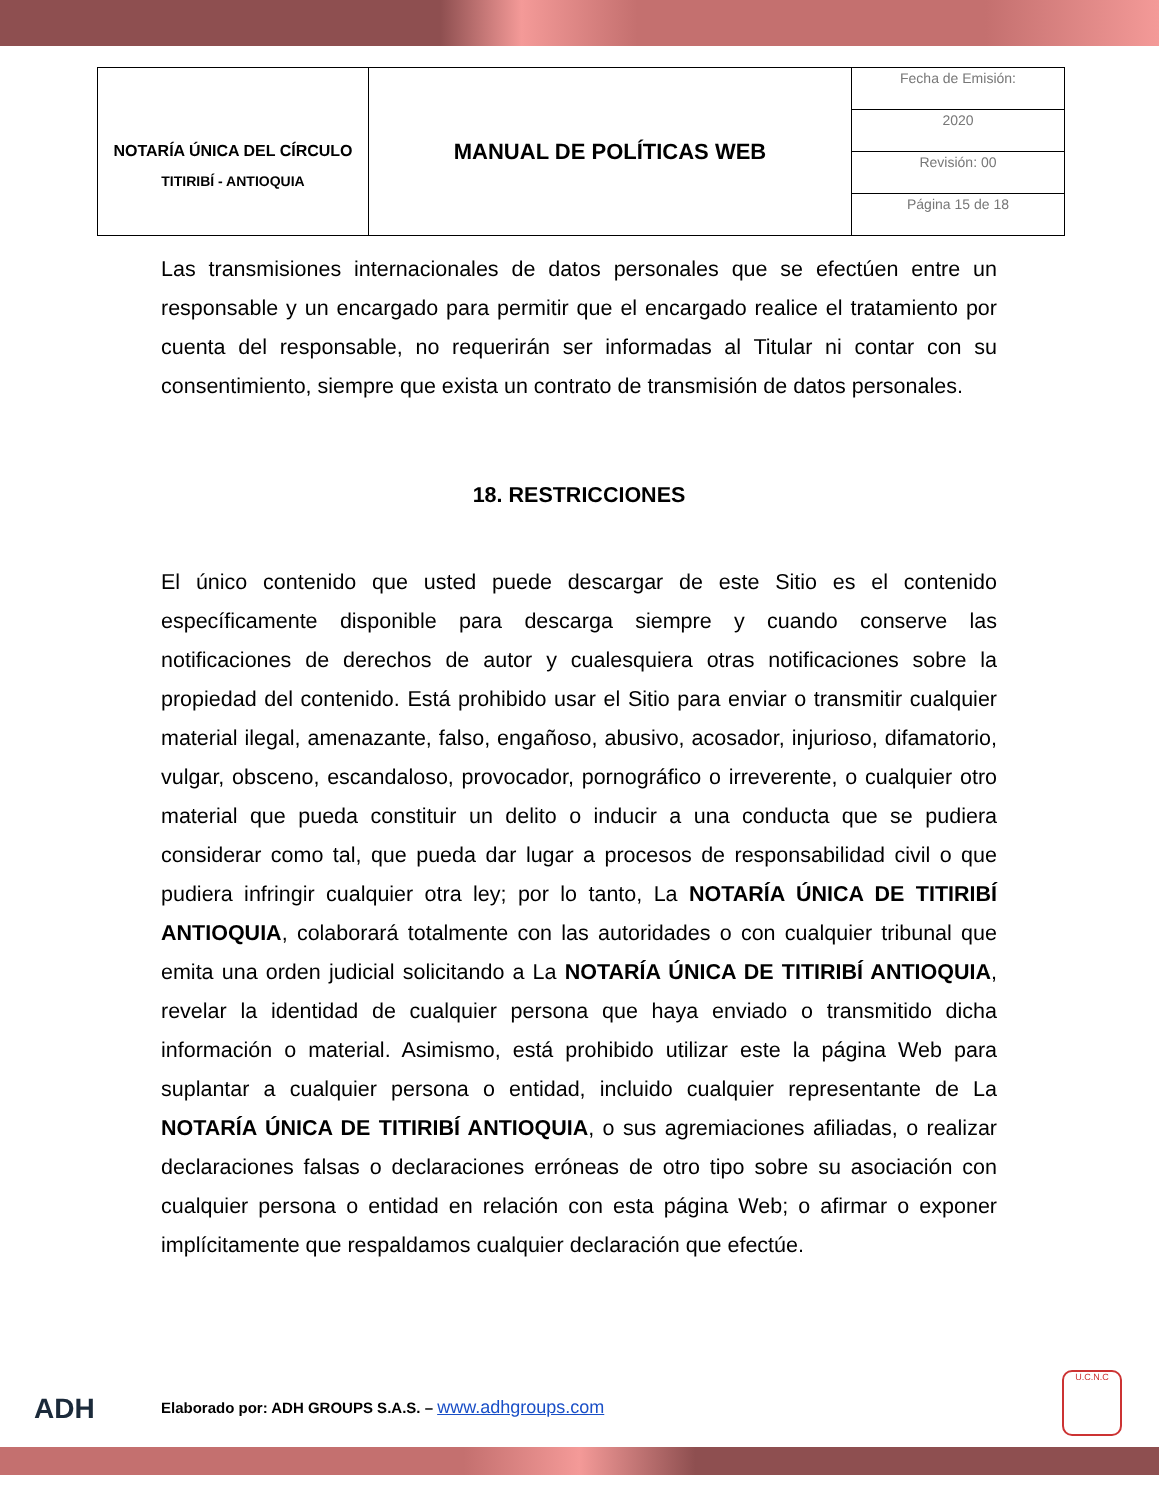| NOTARÍA ÚNICA DEL CÍRCULO TITIRIBÍ - ANTIOQUIA | MANUAL DE POLÍTICAS WEB | Fecha de Emisión: |
| | | 2020 |
| | | Revisión: 00 |
| | | Página 15 de 18 |
Las transmisiones internacionales de datos personales que se efectúen entre un responsable y un encargado para permitir que el encargado realice el tratamiento por cuenta del responsable, no requerirán ser informadas al Titular ni contar con su consentimiento, siempre que exista un contrato de transmisión de datos personales.
18. RESTRICCIONES
El único contenido que usted puede descargar de este Sitio es el contenido específicamente disponible para descarga siempre y cuando conserve las notificaciones de derechos de autor y cualesquiera otras notificaciones sobre la propiedad del contenido. Está prohibido usar el Sitio para enviar o transmitir cualquier material ilegal, amenazante, falso, engañoso, abusivo, acosador, injurioso, difamatorio, vulgar, obsceno, escandaloso, provocador, pornográfico o irreverente, o cualquier otro material que pueda constituir un delito o inducir a una conducta que se pudiera considerar como tal, que pueda dar lugar a procesos de responsabilidad civil o que pudiera infringir cualquier otra ley; por lo tanto, La NOTARÍA ÚNICA DE TITIRIBÍ ANTIOQUIA, colaborará totalmente con las autoridades o con cualquier tribunal que emita una orden judicial solicitando a La NOTARÍA ÚNICA DE TITIRIBÍ ANTIOQUIA, revelar la identidad de cualquier persona que haya enviado o transmitido dicha información o material. Asimismo, está prohibido utilizar este la página Web para suplantar a cualquier persona o entidad, incluido cualquier representante de La NOTARÍA ÚNICA DE TITIRIBÍ ANTIOQUIA, o sus agremiaciones afiliadas, o realizar declaraciones falsas o declaraciones erróneas de otro tipo sobre su asociación con cualquier persona o entidad en relación con esta página Web; o afirmar o exponer implícitamente que respaldamos cualquier declaración que efectúe.
ADH Elaborado por: ADH GROUPS S.A.S. – www.adhgroups.com
U.C.N.C